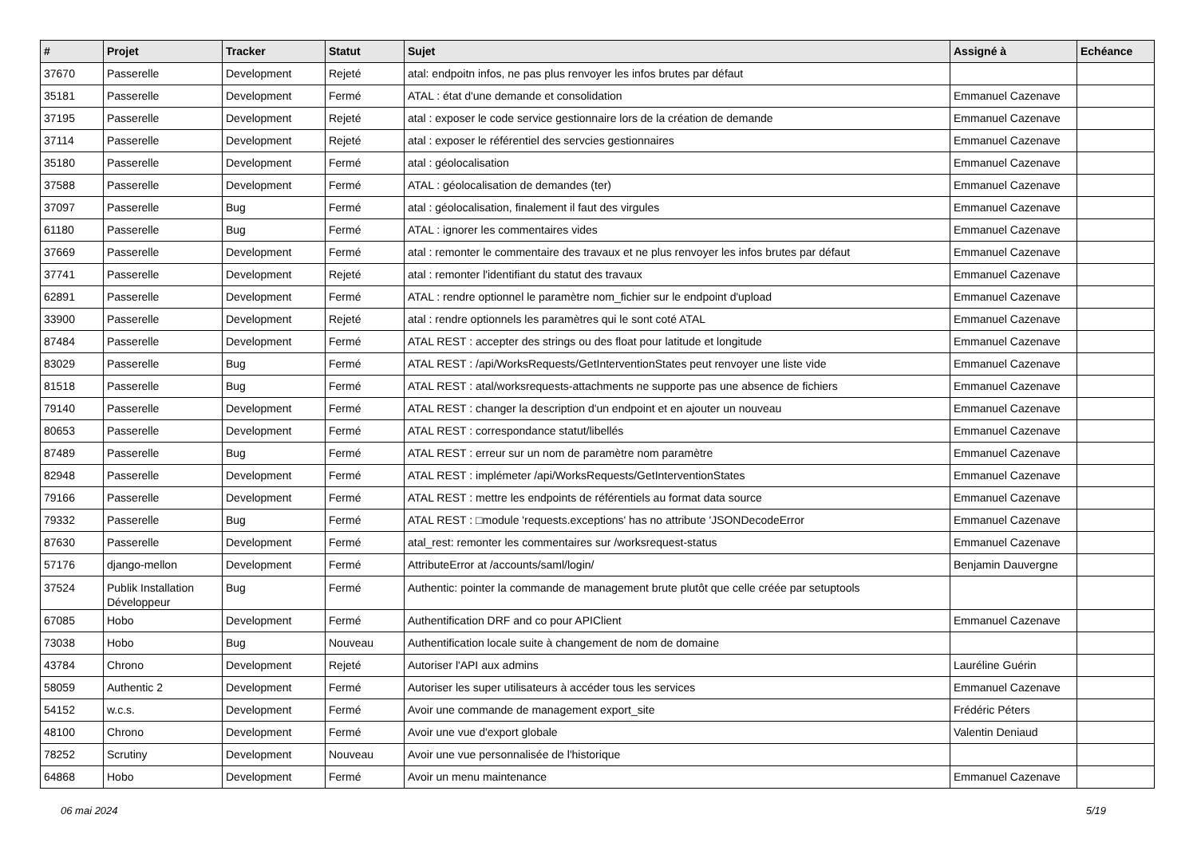| # | Projet | Tracker | Statut | Sujet | Assigné à | Echéance |
| --- | --- | --- | --- | --- | --- | --- |
| 37670 | Passerelle | Development | Rejeté | atal: endpoitn infos, ne pas plus renvoyer les infos brutes par défaut | | |
| 35181 | Passerelle | Development | Fermé | ATAL : état d'une demande et consolidation | Emmanuel Cazenave | |
| 37195 | Passerelle | Development | Rejeté | atal : exposer le code service gestionnaire lors de la création de demande | Emmanuel Cazenave | |
| 37114 | Passerelle | Development | Rejeté | atal : exposer le référentiel des servcies gestionnaires | Emmanuel Cazenave | |
| 35180 | Passerelle | Development | Fermé | atal : géolocalisation | Emmanuel Cazenave | |
| 37588 | Passerelle | Development | Fermé | ATAL : géolocalisation de demandes (ter) | Emmanuel Cazenave | |
| 37097 | Passerelle | Bug | Fermé | atal : géolocalisation, finalement il faut des virgules | Emmanuel Cazenave | |
| 61180 | Passerelle | Bug | Fermé | ATAL : ignorer les commentaires vides | Emmanuel Cazenave | |
| 37669 | Passerelle | Development | Fermé | atal : remonter le commentaire des travaux et ne plus renvoyer les infos brutes par défaut | Emmanuel Cazenave | |
| 37741 | Passerelle | Development | Rejeté | atal : remonter l'identifiant du statut des travaux | Emmanuel Cazenave | |
| 62891 | Passerelle | Development | Fermé | ATAL : rendre optionnel le paramètre nom_fichier sur le endpoint d'upload | Emmanuel Cazenave | |
| 33900 | Passerelle | Development | Rejeté | atal : rendre optionnels les paramètres qui le sont coté ATAL | Emmanuel Cazenave | |
| 87484 | Passerelle | Development | Fermé | ATAL REST : accepter des strings ou des float pour latitude et longitude | Emmanuel Cazenave | |
| 83029 | Passerelle | Bug | Fermé | ATAL REST : /api/WorksRequests/GetInterventionStates peut renvoyer une liste vide | Emmanuel Cazenave | |
| 81518 | Passerelle | Bug | Fermé | ATAL REST : atal/worksrequests-attachments ne supporte pas une absence de fichiers | Emmanuel Cazenave | |
| 79140 | Passerelle | Development | Fermé | ATAL REST : changer la description d'un endpoint et en ajouter un nouveau | Emmanuel Cazenave | |
| 80653 | Passerelle | Development | Fermé | ATAL REST : correspondance statut/libellés | Emmanuel Cazenave | |
| 87489 | Passerelle | Bug | Fermé | ATAL REST : erreur sur un nom de paramètre nom paramètre | Emmanuel Cazenave | |
| 82948 | Passerelle | Development | Fermé | ATAL REST : implémeter /api/WorksRequests/GetInterventionStates | Emmanuel Cazenave | |
| 79166 | Passerelle | Development | Fermé | ATAL REST : mettre les endpoints de référentiels au format data source | Emmanuel Cazenave | |
| 79332 | Passerelle | Bug | Fermé | ATAL REST : □module 'requests.exceptions' has no attribute 'JSONDecodeError | Emmanuel Cazenave | |
| 87630 | Passerelle | Development | Fermé | atal_rest: remonter les commentaires sur /worksrequest-status | Emmanuel Cazenave | |
| 57176 | django-mellon | Development | Fermé | AttributeError at /accounts/saml/login/ | Benjamin Dauvergne | |
| 37524 | Publik Installation Développeur | Bug | Fermé | Authentic: pointer la commande de management brute plutôt que celle créée par setuptools | | |
| 67085 | Hobo | Development | Fermé | Authentification DRF and co pour APIClient | Emmanuel Cazenave | |
| 73038 | Hobo | Bug | Nouveau | Authentification locale suite à changement de nom de domaine | | |
| 43784 | Chrono | Development | Rejeté | Autoriser l'API aux admins | Lauréline Guérin | |
| 58059 | Authentic 2 | Development | Fermé | Autoriser les super utilisateurs à accéder tous les services | Emmanuel Cazenave | |
| 54152 | w.c.s. | Development | Fermé | Avoir une commande de management export_site | Frédéric Péters | |
| 48100 | Chrono | Development | Fermé | Avoir une vue d'export globale | Valentin Deniaud | |
| 78252 | Scrutiny | Development | Nouveau | Avoir une vue personnalisée de l'historique | | |
| 64868 | Hobo | Development | Fermé | Avoir un menu maintenance | Emmanuel Cazenave | |
06 mai 2024 5/19